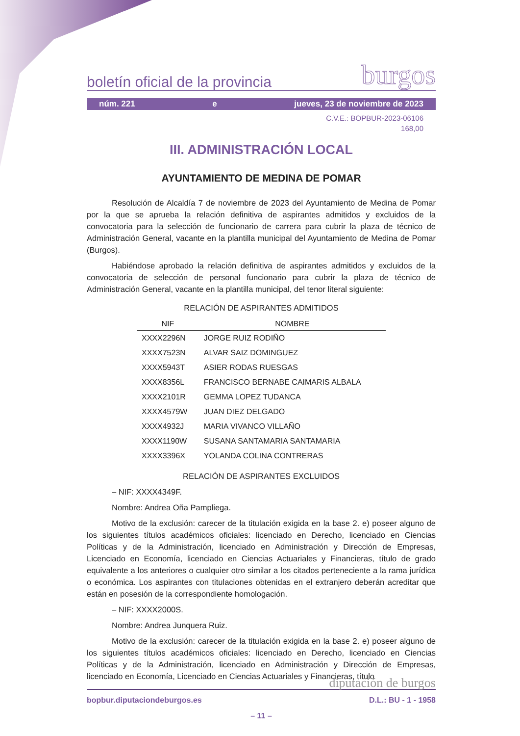boletín oficial de la provincia burgos
núm. 221 e jueves, 23 de noviembre de 2023
C.V.E.: BOPBUR-2023-06106
168,00
III. ADMINISTRACIÓN LOCAL
AYUNTAMIENTO DE MEDINA DE POMAR
Resolución de Alcaldía 7 de noviembre de 2023 del Ayuntamiento de Medina de Pomar por la que se aprueba la relación definitiva de aspirantes admitidos y excluidos de la convocatoria para la selección de funcionario de carrera para cubrir la plaza de técnico de Administración General, vacante en la plantilla municipal del Ayuntamiento de Medina de Pomar (Burgos).
Habiéndose aprobado la relación definitiva de aspirantes admitidos y excluidos de la convocatoria de selección de personal funcionario para cubrir la plaza de técnico de Administración General, vacante en la plantilla municipal, del tenor literal siguiente:
RELACIÓN DE ASPIRANTES ADMITIDOS
| NIF | NOMBRE |
| --- | --- |
| XXXX2296N | JORGE RUIZ RODIÑO |
| XXXX7523N | ALVAR SAIZ DOMINGUEZ |
| XXXX5943T | ASIER RODAS RUESGAS |
| XXXX8356L | FRANCISCO BERNABE CAIMARIS ALBALA |
| XXXX2101R | GEMMA LOPEZ TUDANCA |
| XXXX4579W | JUAN DIEZ DELGADO |
| XXXX4932J | MARIA VIVANCO VILLAÑO |
| XXXX1190W | SUSANA SANTAMARIA SANTAMARIA |
| XXXX3396X | YOLANDA COLINA CONTRERAS |
RELACIÓN DE ASPIRANTES EXCLUIDOS
– NIF: XXXX4349F.
Nombre: Andrea Oña Pampliega.
Motivo de la exclusión: carecer de la titulación exigida en la base 2. e) poseer alguno de los siguientes títulos académicos oficiales: licenciado en Derecho, licenciado en Ciencias Políticas y de la Administración, licenciado en Administración y Dirección de Empresas, Licenciado en Economía, licenciado en Ciencias Actuariales y Financieras, título de grado equivalente a los anteriores o cualquier otro similar a los citados perteneciente a la rama jurídica o económica. Los aspirantes con titulaciones obtenidas en el extranjero deberán acreditar que están en posesión de la correspondiente homologación.
– NIF: XXXX2000S.
Nombre: Andrea Junquera Ruiz.
Motivo de la exclusión: carecer de la titulación exigida en la base 2. e) poseer alguno de los siguientes títulos académicos oficiales: licenciado en Derecho, licenciado en Ciencias Políticas y de la Administración, licenciado en Administración y Dirección de Empresas, licenciado en Economía, Licenciado en Ciencias Actuariales y Financieras, título
diputación de burgos
bopbur.diputaciondeburgos.es D.L.: BU - 1 - 1958
– 11 –